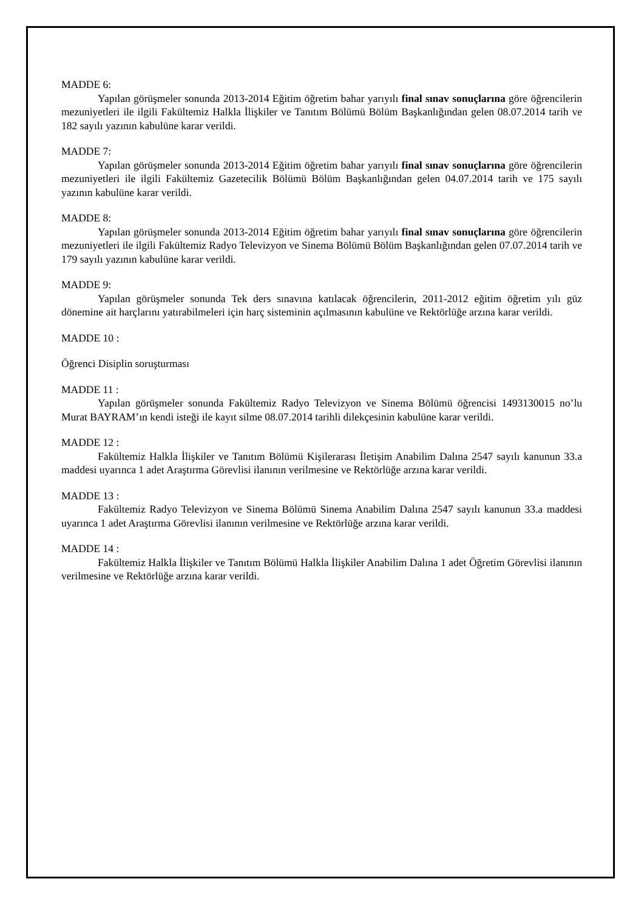MADDE 6:
Yapılan görüşmeler sonunda 2013-2014 Eğitim öğretim bahar yarıyılı final sınav sonuçlarına göre öğrencilerin mezuniyetleri ile ilgili Fakültemiz Halkla İlişkiler ve Tanıtım Bölümü Bölüm Başkanlığından gelen 08.07.2014 tarih ve 182 sayılı yazının kabulüne karar verildi.
MADDE 7:
Yapılan görüşmeler sonunda 2013-2014 Eğitim öğretim bahar yarıyılı final sınav sonuçlarına göre öğrencilerin mezuniyetleri ile ilgili Fakültemiz Gazetecilik Bölümü Bölüm Başkanlığından gelen 04.07.2014 tarih ve 175 sayılı yazının kabulüne karar verildi.
MADDE 8:
Yapılan görüşmeler sonunda 2013-2014 Eğitim öğretim bahar yarıyılı final sınav sonuçlarına göre öğrencilerin mezuniyetleri ile ilgili Fakültemiz Radyo Televizyon ve Sinema Bölümü Bölüm Başkanlığından gelen 07.07.2014 tarih ve 179 sayılı yazının kabulüne karar verildi.
MADDE 9:
Yapılan görüşmeler sonunda Tek ders sınavına katılacak öğrencilerin, 2011-2012 eğitim öğretim yılı güz dönemine ait harçlarını yatırabilmeleri için harç sisteminin açılmasının kabulüne ve Rektörlüğe arzına karar verildi.
MADDE 10 :
Öğrenci Disiplin soruşturması
MADDE 11 :
Yapılan görüşmeler sonunda Fakültemiz Radyo Televizyon ve Sinema Bölümü öğrencisi 1493130015 no’lu Murat BAYRAM’ın kendi isteği ile kayıt silme 08.07.2014 tarihli dilekçesinin kabulüne karar verildi.
MADDE 12 :
Fakültemiz Halkla İlişkiler ve Tanıtım Bölümü Kişilerarası İletişim Anabilim Dalına 2547 sayılı kanunun 33.a maddesi uyarınca 1 adet Araştırma Görevlisi ilanının verilmesine ve Rektörlüğe arzına karar verildi.
MADDE 13 :
Fakültemiz Radyo Televizyon ve Sinema Bölümü Sinema Anabilim Dalına 2547 sayılı kanunun 33.a maddesi uyarınca 1 adet Araştırma Görevlisi ilanının verilmesine ve Rektörlüğe arzına karar verildi.
MADDE 14 :
Fakültemiz Halkla İlişkiler ve Tanıtım Bölümü Halkla İlişkiler Anabilim Dalına 1 adet Öğretim Görevlisi ilanının verilmesine ve Rektörlüğe arzına karar verildi.